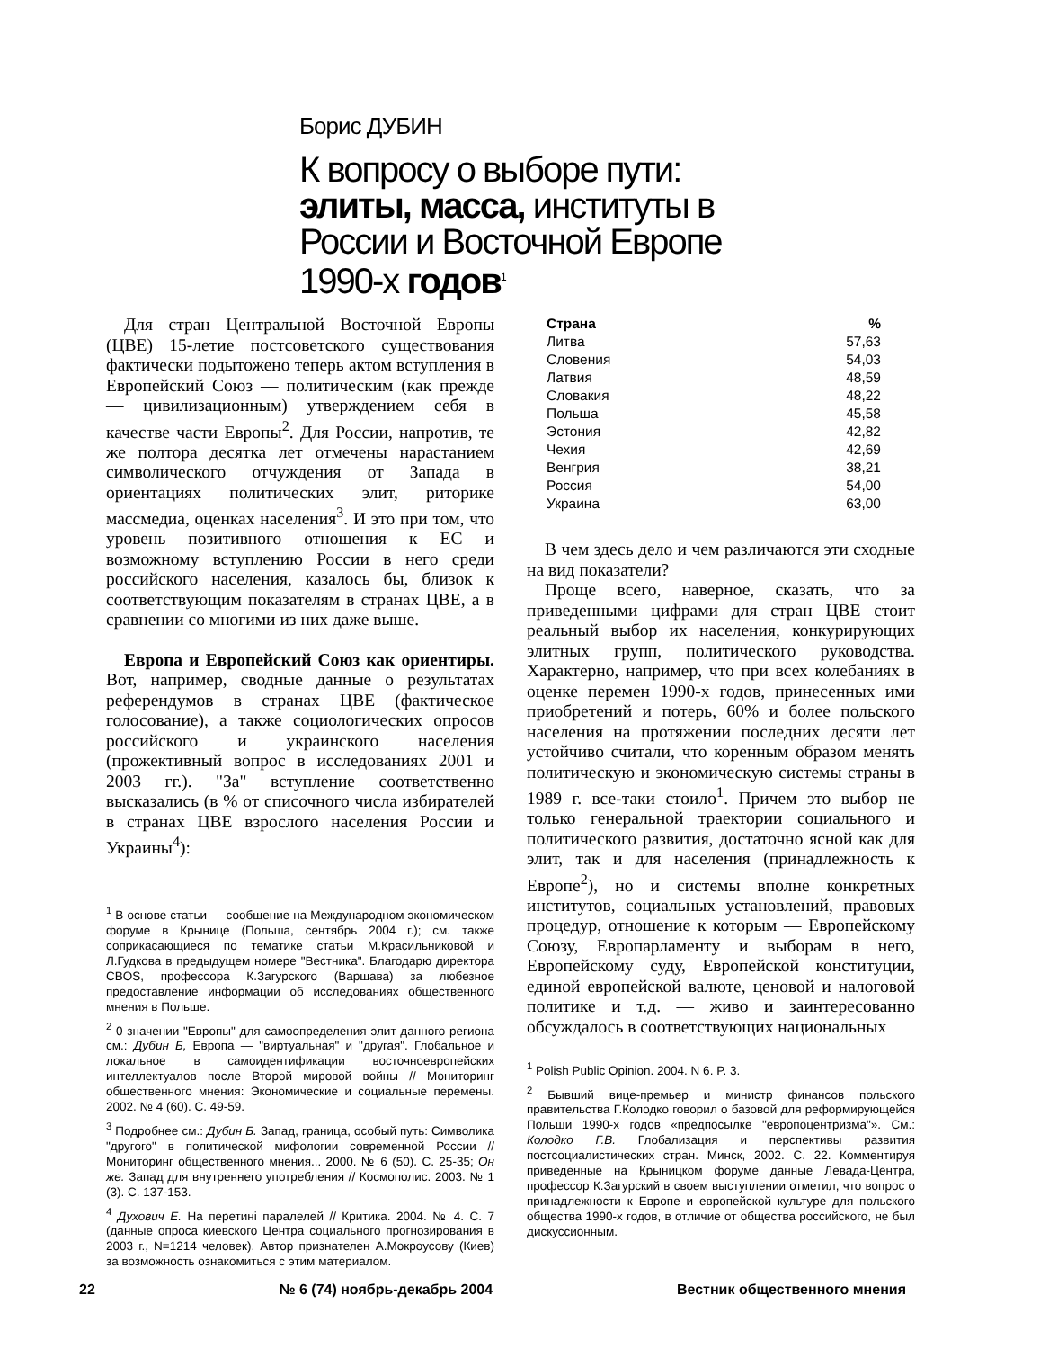Борис ДУБИН
К вопросу о выборе пути: элиты, масса, институты в России и Восточной Европе 1990-х годов<sup>1</sup>
Для стран Центральной Восточной Европы (ЦВЕ) 15-летие постсоветского существования фактически подытожено теперь актом вступления в Европейский Союз — политическим (как прежде — цивилизационным) утверждением себя в качестве части Европы<sup>2</sup>. Для России, напротив, те же полтора десятка лет отмечены нарастанием символического отчуждения от Запада в ориентациях политических элит, риторике массмедиа, оценках населения<sup>3</sup>. И это при том, что уровень позитивного отношения к ЕС и возможному вступлению России в него среди российского населения, казалось бы, близок к соответствующим показателям в странах ЦВЕ, а в сравнении со многими из них даже выше.
Европа и Европейский Союз как ориентиры. Вот, например, сводные данные о результатах референдумов в странах ЦВЕ (фактическое голосование), а также социологических опросов российского и украинского населения (прожективный вопрос в исследованиях 2001 и 2003 гг.). "За" вступление соответственно высказались (в % от списочного числа избирателей в странах ЦВЕ взрослого населения России и Украины<sup>4</sup>):
<sup>1</sup> В основе статьи — сообщение на Международном экономическом форуме в Крынице (Польша, сентябрь 2004 г.); см. также соприкасающиеся по тематике статьи М.Красильниковой и Л.Гудкова в предыдущем номере "Вестника". Благодарю директора CBOS, профессора К.Загурского (Варшава) за любезное предоставление информации об исследованиях общественного мнения в Польше.
<sup>2</sup> 0 значении "Европы" для самоопределения элит данного региона см.: Дубин Б, Европа — "виртуальная" и "другая". Глобальное и локальное в самоидентификации восточноевропейских интеллектуалов после Второй мировой войны // Мониторинг общественного мнения: Экономические и социальные перемены. 2002. № 4 (60). С. 49-59.
<sup>3</sup> Подробнее см.: Дубин Б. Запад, граница, особый путь: Символика "другого" в политической мифологии современной России // Мониторинг общественного мнения... 2000. № 6 (50). С. 25-35; Он же. Запад для внутреннего употребления // Космополис. 2003. № 1 (3). С. 137-153.
<sup>4</sup> Духович Е. На перетині паралелей // Критика. 2004. № 4. С. 7 (данные опроса киевского Центра социального прогнозирования в 2003 г., N=1214 человек). Автор признателен А.Мокроусову (Киев) за возможность ознакомиться с этим материалом.
| Страна | % |
| --- | --- |
| Литва | 57,63 |
| Словения | 54,03 |
| Латвия | 48,59 |
| Словакия | 48,22 |
| Польша | 45,58 |
| Эстония | 42,82 |
| Чехия | 42,69 |
| Венгрия | 38,21 |
| Россия | 54,00 |
| Украина | 63,00 |
В чем здесь дело и чем различаются эти сходные на вид показатели?
Проще всего, наверное, сказать, что за приведенными цифрами для стран ЦВЕ стоит реальный выбор их населения, конкурирующих элитных групп, политического руководства. Характерно, например, что при всех колебаниях в оценке перемен 1990-х годов, принесенных ими приобретений и потерь, 60% и более польского населения на протяжении последних десяти лет устойчиво считали, что коренным образом менять политическую и экономическую системы страны в 1989 г. все-таки стоило<sup>1</sup>. Причем это выбор не только генеральной траектории социального и политического развития, достаточно ясной как для элит, так и для населения (принадлежность к Европе<sup>2</sup>), но и системы вполне конкретных институтов, социальных установлений, правовых процедур, отношение к которым — Европейскому Союзу, Европарламенту и выборам в него, Европейскому суду, Европейской конституции, единой европейской валюте, ценовой и налоговой политике и т.д. — живо и заинтересованно обсуждалось в соответствующих национальных
<sup>1</sup> Polish Public Opinion. 2004. N 6. P. 3.
<sup>2</sup> Бывший вице-премьер и министр финансов польского правительства Г.Колодко говорил о базовой для реформирующейся Польши 1990-х годов «предпосылке "европоцентризма"». См.: Колодко Г.В. Глобализация и перспективы развития постсоциалистических стран. Минск, 2002. С. 22. Комментируя приведенные на Крыницком форуме данные Левада-Центра, профессор К.Загурский в своем выступлении отметил, что вопрос о принадлежности к Европе и европейской культуре для польского общества 1990-х годов, в отличие от общества российского, не был дискуссионным.
22 № 6 (74) ноябрь-декабрь 2004 Вестник общественного мнения